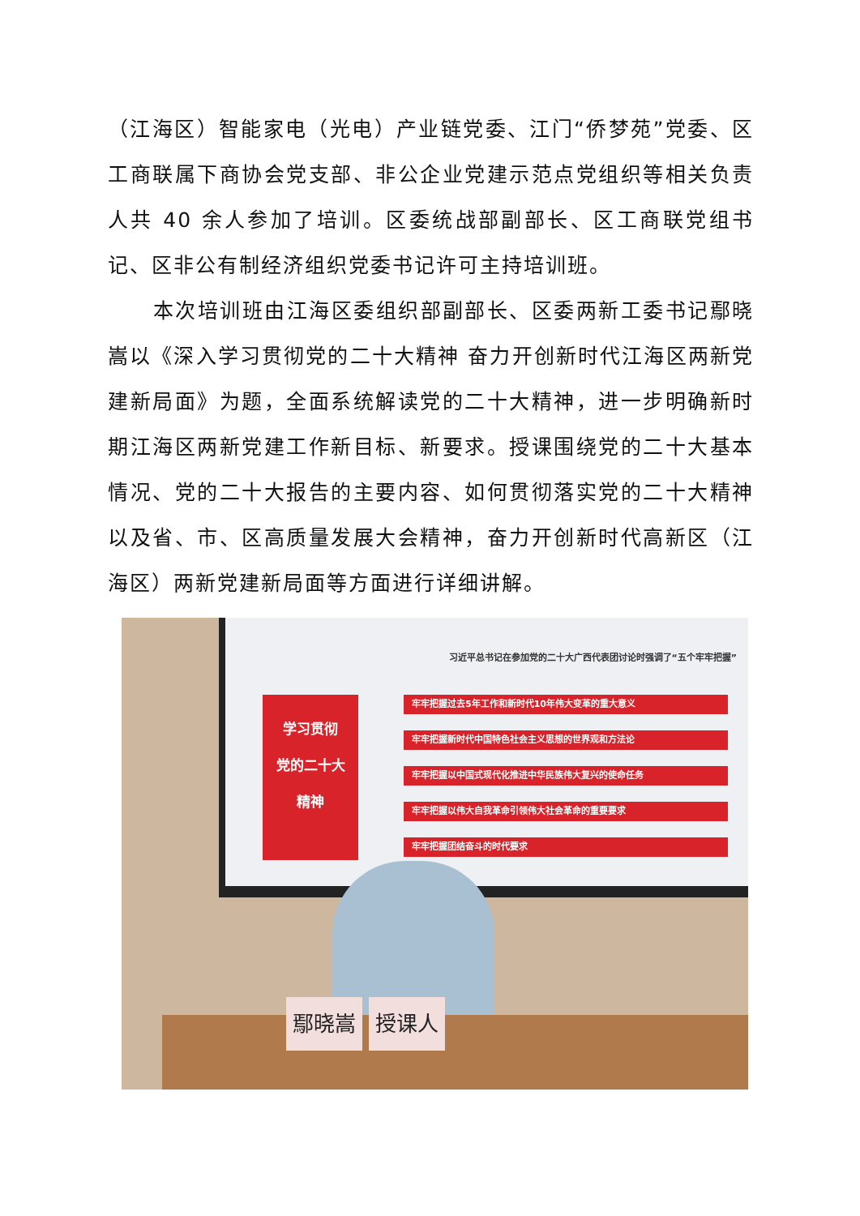（江海区）智能家电（光电）产业链党委、江门“侨梦苑”党委、区工商联属下商协会党支部、非公企业党建示范点党组织等相关负责人共 40 余人参加了培训。区委统战部副部长、区工商联党组书记、区非公有制经济组织党委书记许可主持培训班。
本次培训班由江海区委组织部副部长、区委两新工委书记鄢晓嵩以《深入学习贯彻党的二十大精神 奋力开创新时代江海区两新党建新局面》为题，全面系统解读党的二十大精神，进一步明确新时期江海区两新党建工作新目标、新要求。授课围绕党的二十大基本情况、党的二十大报告的主要内容、如何贯彻落实党的二十大精神以及省、市、区高质量发展大会精神，奋力开创新时代高新区（江海区）两新党建新局面等方面进行详细讲解。
习近平总书记在参加党的二十大广西代表团讨论时强调了“五个牢牢把握”
学习贯彻
党的二十大
精神
牢牢把握过去5年工作和新时代10年伟大变革的重大意义
牢牢把握新时代中国特色社会主义思想的世界观和方法论
牢牢把握以中国式现代化推进中华民族伟大复兴的使命任务
牢牢把握以伟大自我革命引领伟大社会革命的重要要求
牢牢把握团结奋斗的时代要求
鄢晓嵩 授课人